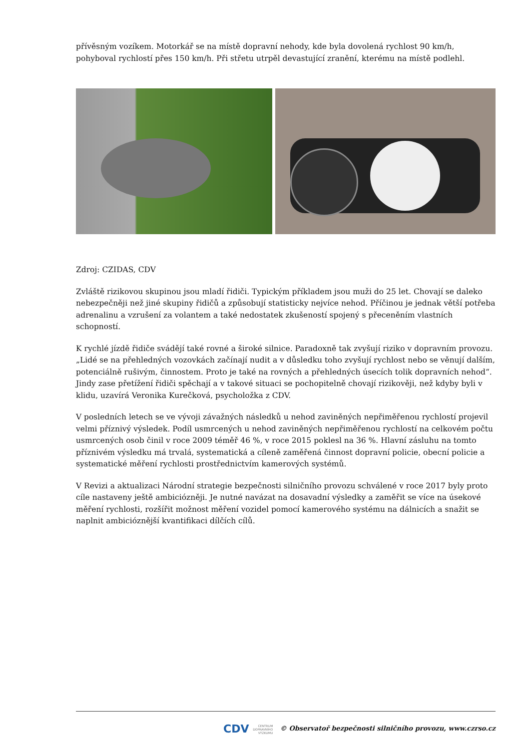přívěsným vozíkem. Motorkář se na místě dopravní nehody, kde byla dovolená rychlost 90 km/h, pohyboval rychlostí přes 150 km/h. Při střetu utrpěl devastující zranění, kterému na místě podlehl.
Zdroj: CZIDAS, CDV
Zvláště rizikovou skupinou jsou mladí řidiči. Typickým příkladem jsou muži do 25 let. Chovají se daleko nebezpečněji než jiné skupiny řidičů a způsobují statisticky nejvíce nehod. Příčinou je jednak větší potřeba adrenalinu a vzrušení za volantem a také nedostatek zkušeností spojený s přeceněním vlastních schopností.
K rychlé jízdě řidiče svádějí také rovné a široké silnice. Paradoxně tak zvyšují riziko v dopravním provozu. „Lidé se na přehledných vozovkách začínají nudit a v důsledku toho zvyšují rychlost nebo se věnují dalším, potenciálně rušivým, činnostem. Proto je také na rovných a přehledných úsecích tolik dopravních nehod“. Jindy zase přetížení řidiči spěchají a v takové situaci se pochopitelně chovají rizikověji, než kdyby byli v klidu, uzavírá Veronika Kurečková, psycholožka z CDV.
V posledních letech se ve vývoji závažných následků u nehod zaviněných nepřiměřenou rychlostí projevil velmi příznivý výsledek. Podíl usmrcených u nehod zaviněných nepřiměřenou rychlostí na celkovém počtu usmrcených osob činil v roce 2009 téměř 46 %, v roce 2015 poklesl na 36 %. Hlavní zásluhu na tomto příznivém výsledku má trvalá, systematická a cíleně zaměřená činnost dopravní policie, obecní policie a systematické měření rychlosti prostřednictvím kamerových systémů.
V Revizi a aktualizaci Národní strategie bezpečnosti silničního provozu schválené v roce 2017 byly proto cíle nastaveny ještě ambiciózněji. Je nutné navázat na dosavadní výsledky a zaměřit se více na úsekové měření rychlosti, rozšířit možnost měření vozidel pomocí kamerového systému na dálnicích a snažit se naplnit ambicióznější kvantifikaci dílčích cílů.
CDV CENTRUM
DOPRAVNÍHO
VÝZKUMU © Observatoř bezpečnosti silničního provozu, www.czrso.cz